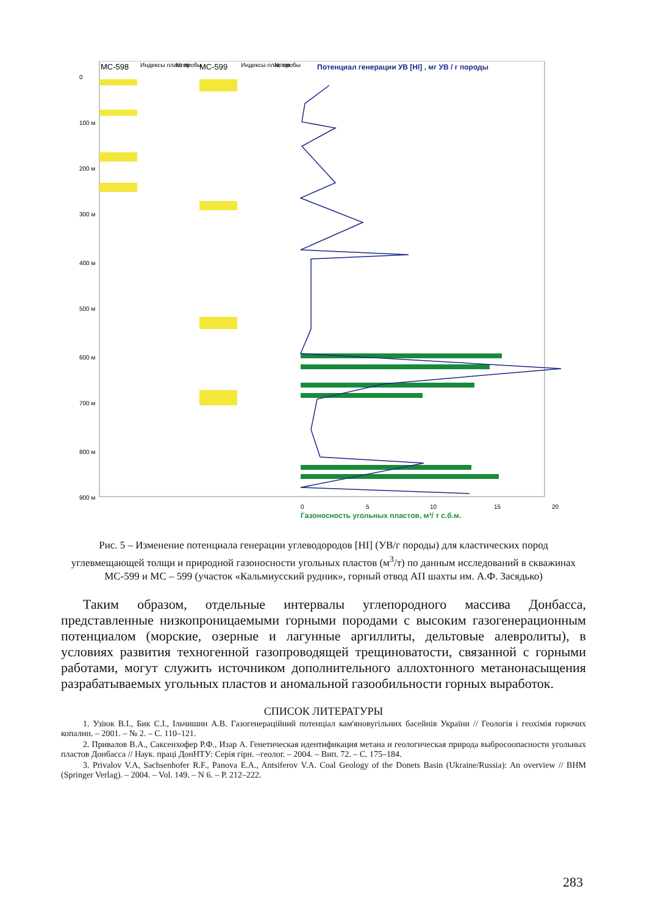МС-598
Индексы пластов
№ пробы
МС-599
Индексы пластов
№ пробы
Потенциал генерации УВ [HI] , мг УВ / г породы
Газоносность угольных пластов, м³/ т с.б.м.
0
5
10
15
20
0
100 м
200 м
300 м
400 м
500 м
600 м
700 м
800 м
900 м
Рис. 5 – Изменение потенциала генерации углеводородов [HI] (УВ/г породы) для кластических пород углевмещающей толщи и природной газоносности угольных пластов (м<sup>3</sup>/т) по данным исследований в скважинах МС-599 и МС – 599 (участок «Кальмиусский рудник», горный отвод АП шахты им. А.Ф. Засядько)
Таким образом, отдельные интервалы углепородного массива Донбасса, представленные низкопроницаемыми горными породами с высоким газогенерационным потенциалом (морские, озерные и лагунные аргиллиты, дельтовые алевролиты), в условиях развития техногенной газопроводящей трещиноватости, связанной с горными работами, могут служить источником дополнительного аллохтонного метанонасыщения разрабатываемых угольных пластов и аномальной газообильности горных выработок.
СПИСОК ЛИТЕРАТУРЫ
1. Узіюк В.І., Бик С.І., Ільчишин А.В. Газогенераційний потенціал кам'яновугільних басейнів України // Геологія і геохімія горючих копалин. – 2001. – № 2. – С. 110–121.
2. Привалов В.А., Саксенхофер Р.Ф., Изар А. Генетическая идентификация метана и геологическая природа выбросоопасности угольных пластов Донбасса // Наук. праці ДонНТУ: Серія гірн. –геолог. – 2004. – Вип. 72. – С. 175–184.
3. Privalov V.A, Sachsenhofer R.F., Panova E.A., Antsiferov V.A. Coal Geology of the Donets Basin (Ukraine/Russia): An overview // BHM (Springer Verlag). – 2004. – Vol. 149. – N 6. – P. 212–222.
283